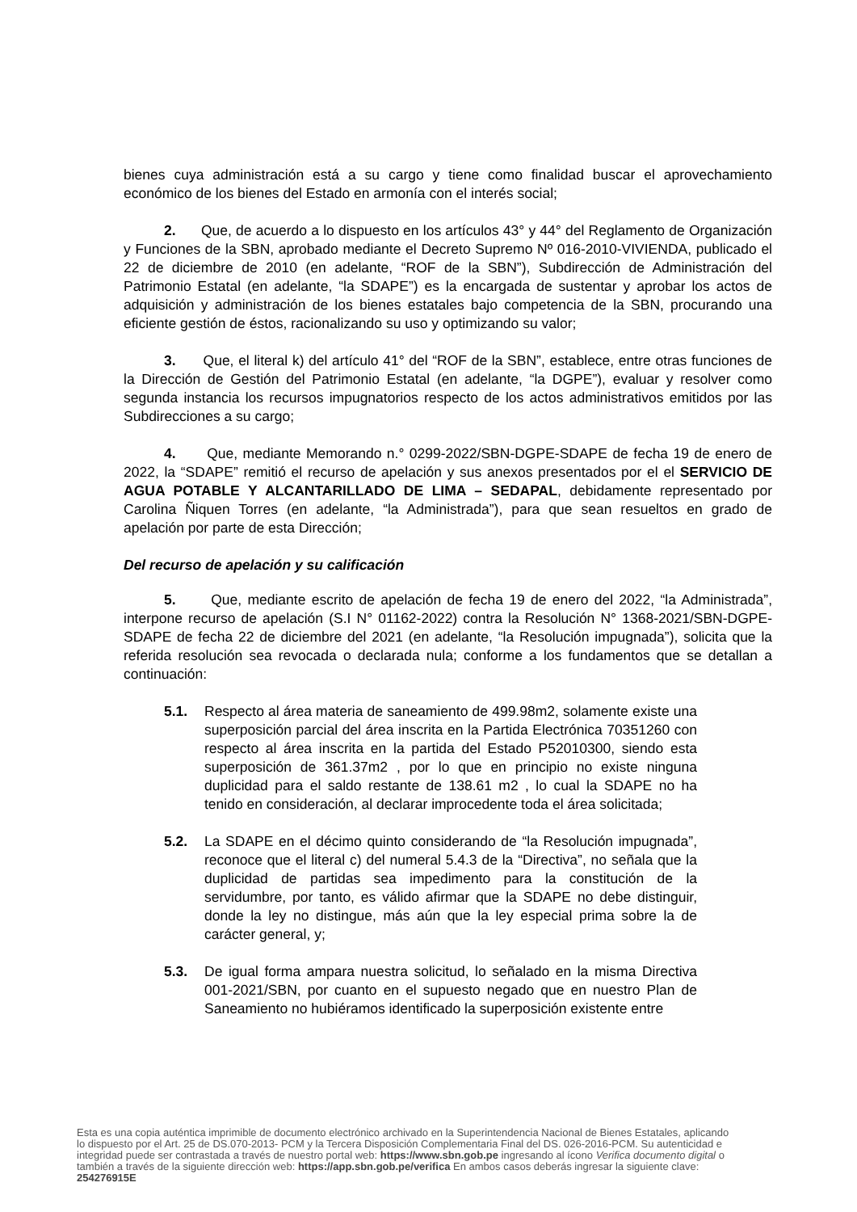bienes cuya administración está a su cargo y tiene como finalidad buscar el aprovechamiento económico de los bienes del Estado en armonía con el interés social;
2. Que, de acuerdo a lo dispuesto en los artículos 43° y 44° del Reglamento de Organización y Funciones de la SBN, aprobado mediante el Decreto Supremo Nº 016-2010-VIVIENDA, publicado el 22 de diciembre de 2010 (en adelante, “ROF de la SBN”), Subdirección de Administración del Patrimonio Estatal (en adelante, “la SDAPE”) es la encargada de sustentar y aprobar los actos de adquisición y administración de los bienes estatales bajo competencia de la SBN, procurando una eficiente gestión de éstos, racionalizando su uso y optimizando su valor;
3. Que, el literal k) del artículo 41° del “ROF de la SBN”, establece, entre otras funciones de la Dirección de Gestión del Patrimonio Estatal (en adelante, “la DGPE”), evaluar y resolver como segunda instancia los recursos impugnatorios respecto de los actos administrativos emitidos por las Subdirecciones a su cargo;
4. Que, mediante Memorando n.° 0299-2022/SBN-DGPE-SDAPE de fecha 19 de enero de 2022, la “SDAPE” remitió el recurso de apelación y sus anexos presentados por el el SERVICIO DE AGUA POTABLE Y ALCANTARILLADO DE LIMA – SEDAPAL, debidamente representado por Carolina Ñiquen Torres (en adelante, “la Administrada”), para que sean resueltos en grado de apelación por parte de esta Dirección;
Del recurso de apelación y su calificación
5. Que, mediante escrito de apelación de fecha 19 de enero del 2022, “la Administrada”, interpone recurso de apelación (S.I N° 01162-2022) contra la Resolución N° 1368-2021/SBN-DGPE-SDAPE de fecha 22 de diciembre del 2021 (en adelante, “la Resolución impugnada”), solicita que la referida resolución sea revocada o declarada nula; conforme a los fundamentos que se detallan a continuación:
5.1. Respecto al área materia de saneamiento de 499.98m2, solamente existe una superposición parcial del área inscrita en la Partida Electrónica 70351260 con respecto al área inscrita en la partida del Estado P52010300, siendo esta superposición de 361.37m2 , por lo que en principio no existe ninguna duplicidad para el saldo restante de 138.61 m2 , lo cual la SDAPE no ha tenido en consideración, al declarar improcedente toda el área solicitada;
5.2. La SDAPE en el décimo quinto considerando de “la Resolución impugnada”, reconoce que el literal c) del numeral 5.4.3 de la “Directiva”, no señala que la duplicidad de partidas sea impedimento para la constitución de la servidumbre, por tanto, es válido afirmar que la SDAPE no debe distinguir, donde la ley no distingue, más aún que la ley especial prima sobre la de carácter general, y;
5.3. De igual forma ampara nuestra solicitud, lo señalado en la misma Directiva 001-2021/SBN, por cuanto en el supuesto negado que en nuestro Plan de Saneamiento no hubiéramos identificado la superposición existente entre
Esta es una copia auténtica imprimible de documento electrónico archivado en la Superintendencia Nacional de Bienes Estatales, aplicando lo dispuesto por el Art. 25 de DS.070-2013- PCM y la Tercera Disposición Complementaria Final del DS. 026-2016-PCM. Su autenticidad e integridad puede ser contrastada a través de nuestro portal web: https://www.sbn.gob.pe ingresando al ícono Verifica documento digital o también a través de la siguiente dirección web: https://app.sbn.gob.pe/verifica En ambos casos deberás ingresar la siguiente clave: 254276915E